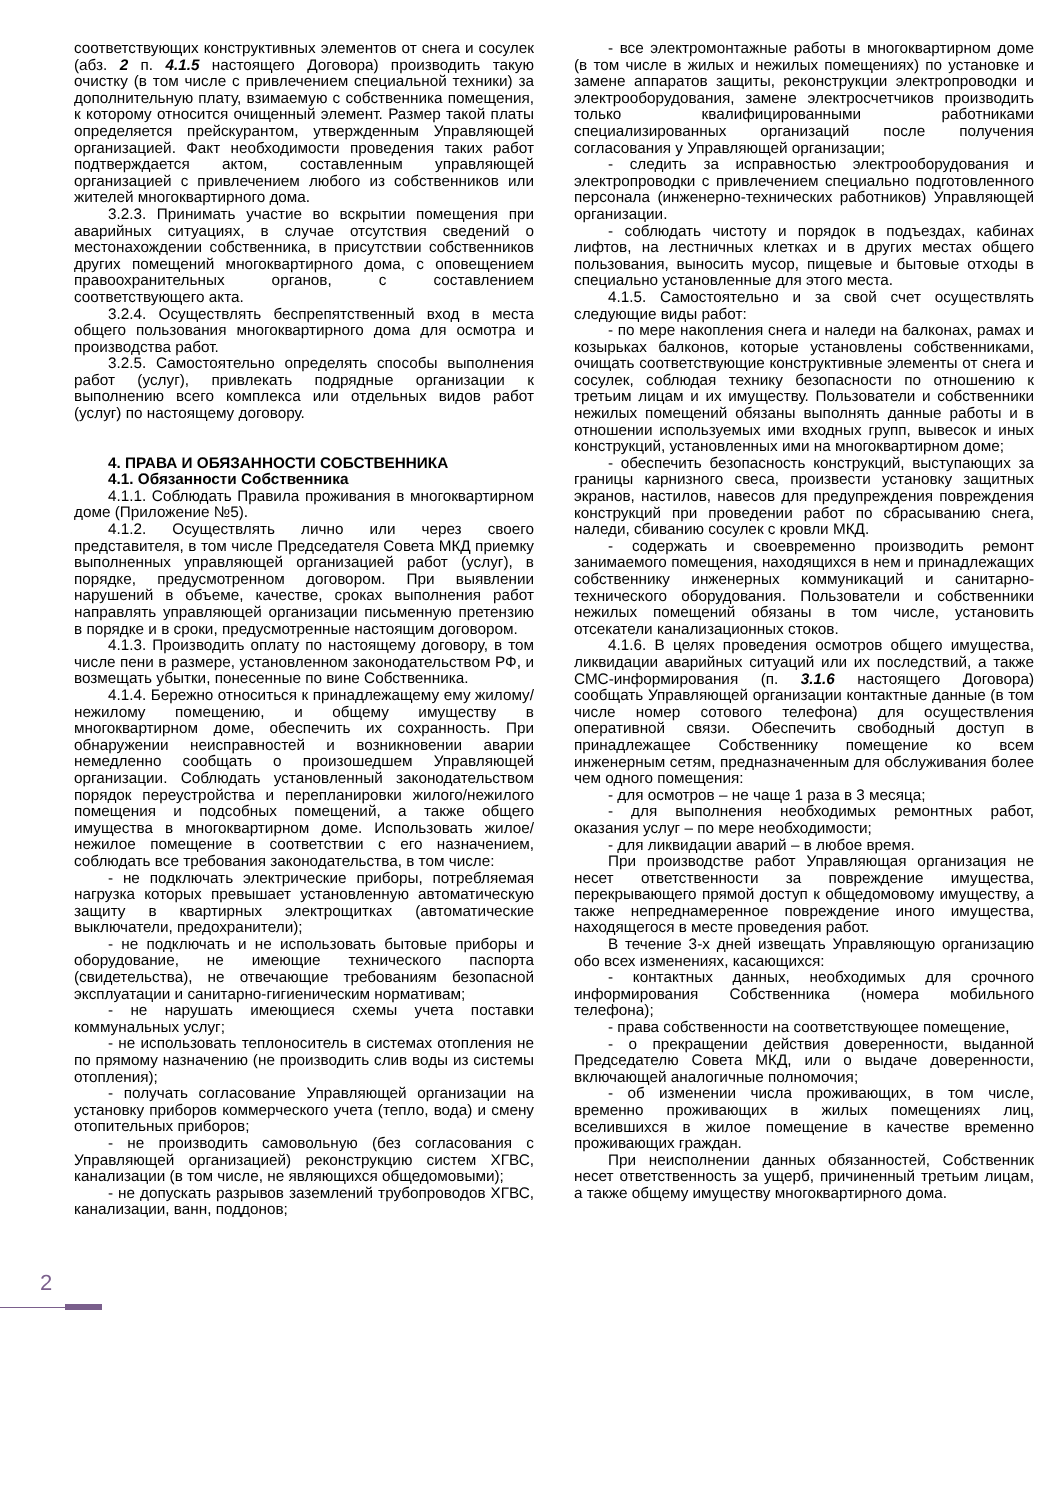соответствующих конструктивных элементов от снега и сосулек (абз. 2 п. 4.1.5 настоящего Договора) производить такую очистку (в том числе с привлечением специальной техники) за дополнительную плату, взимаемую с собственника помещения, к которому относится очищенный элемент. Размер такой платы определяется прейскурантом, утвержденным Управляющей организацией. Факт необходимости проведения таких работ подтверждается актом, составленным управляющей организацией с привлечением любого из собственников или жителей многоквартирного дома.
3.2.3. Принимать участие во вскрытии помещения при аварийных ситуациях, в случае отсутствия сведений о местонахождении собственника, в присутствии собственников других помещений многоквартирного дома, с оповещением правоохранительных органов, с составлением соответствующего акта.
3.2.4. Осуществлять беспрепятственный вход в места общего пользования многоквартирного дома для осмотра и производства работ.
3.2.5. Самостоятельно определять способы выполнения работ (услуг), привлекать подрядные организации к выполнению всего комплекса или отдельных видов работ (услуг) по настоящему договору.
4. ПРАВА И ОБЯЗАННОСТИ СОБСТВЕННИКА
4.1. Обязанности Собственника
4.1.1. Соблюдать Правила проживания в многоквартирном доме (Приложение №5).
4.1.2. Осуществлять лично или через своего представителя, в том числе Председателя Совета МКД приемку выполненных управляющей организацией работ (услуг), в порядке, предусмотренном договором. При выявлении нарушений в объеме, качестве, сроках выполнения работ направлять управляющей организации письменную претензию в порядке и в сроки, предусмотренные настоящим договором.
4.1.3. Производить оплату по настоящему договору, в том числе пени в размере, установленном законодательством РФ, и возмещать убытки, понесенные по вине Собственника.
4.1.4. Бережно относиться к принадлежащему ему жилому/нежилому помещению, и общему имуществу в многоквартирном доме, обеспечить их сохранность. При обнаружении неисправностей и возникновении аварии немедленно сообщать о произошедшем Управляющей организации. Соблюдать установленный законодательством порядок переустройства и перепланировки жилого/нежилого помещения и подсобных помещений, а также общего имущества в многоквартирном доме. Использовать жилое/нежилое помещение в соответствии с его назначением, соблюдать все требования законодательства, в том числе:
- не подключать электрические приборы, потребляемая нагрузка которых превышает установленную автоматическую защиту в квартирных электрощитках (автоматические выключатели, предохранители);
- не подключать и не использовать бытовые приборы и оборудование, не имеющие технического паспорта (свидетельства), не отвечающие требованиям безопасной эксплуатации и санитарно-гигиеническим нормативам;
- не нарушать имеющиеся схемы учета поставки коммунальных услуг;
- не использовать теплоноситель в системах отопления не по прямому назначению (не производить слив воды из системы отопления);
- получать согласование Управляющей организации на установку приборов коммерческого учета (тепло, вода) и смену отопительных приборов;
- не производить самовольную (без согласования с Управляющей организацией) реконструкцию систем ХГВС, канализации (в том числе, не являющихся общедомовыми);
- не допускать разрывов заземлений трубопроводов ХГВС, канализации, ванн, поддонов;
- все электромонтажные работы в многоквартирном доме (в том числе в жилых и нежилых помещениях) по установке и замене аппаратов защиты, реконструкции электропроводки и электрооборудования, замене электросчетчиков производить только квалифицированными работниками специализированных организаций после получения согласования у Управляющей организации;
- следить за исправностью электрооборудования и электропроводки с привлечением специально подготовленного персонала (инженерно-технических работников) Управляющей организации.
- соблюдать чистоту и порядок в подъездах, кабинах лифтов, на лестничных клетках и в других местах общего пользования, выносить мусор, пищевые и бытовые отходы в специально установленные для этого места.
4.1.5. Самостоятельно и за свой счет осуществлять следующие виды работ:
- по мере накопления снега и наледи на балконах, рамах и козырьках балконов, которые установлены собственниками, очищать соответствующие конструктивные элементы от снега и сосулек, соблюдая технику безопасности по отношению к третьим лицам и их имуществу. Пользователи и собственники нежилых помещений обязаны выполнять данные работы и в отношении используемых ими входных групп, вывесок и иных конструкций, установленных ими на многоквартирном доме;
- обеспечить безопасность конструкций, выступающих за границы карнизного свеса, произвести установку защитных экранов, настилов, навесов для предупреждения повреждения конструкций при проведении работ по сбрасыванию снега, наледи, сбиванию сосулек с кровли МКД.
- содержать и своевременно производить ремонт занимаемого помещения, находящихся в нем и принадлежащих собственнику инженерных коммуникаций и санитарно-технического оборудования. Пользователи и собственники нежилых помещений обязаны в том числе, установить отсекатели канализационных стоков.
4.1.6. В целях проведения осмотров общего имущества, ликвидации аварийных ситуаций или их последствий, а также СМС-информирования (п. 3.1.6 настоящего Договора) сообщать Управляющей организации контактные данные (в том числе номер сотового телефона) для осуществления оперативной связи. Обеспечить свободный доступ в принадлежащее Собственнику помещение ко всем инженерным сетям, предназначенным для обслуживания более чем одного помещения:
- для осмотров – не чаще 1 раза в 3 месяца;
- для выполнения необходимых ремонтных работ, оказания услуг – по мере необходимости;
- для ликвидации аварий – в любое время.
При производстве работ Управляющая организация не несет ответственности за повреждение имущества, перекрывающего прямой доступ к общедомовому имуществу, а также непреднамеренное повреждение иного имущества, находящегося в месте проведения работ.
В течение 3-х дней извещать Управляющую организацию обо всех изменениях, касающихся:
- контактных данных, необходимых для срочного информирования Собственника (номера мобильного телефона);
- права собственности на соответствующее помещение,
- о прекращении действия доверенности, выданной Председателю Совета МКД, или о выдаче доверенности, включающей аналогичные полномочия;
- об изменении числа проживающих, в том числе, временно проживающих в жилых помещениях лиц, вселившихся в жилое помещение в качестве временно проживающих граждан.
При неисполнении данных обязанностей, Собственник несет ответственность за ущерб, причиненный третьим лицам, а также общему имуществу многоквартирного дома.
2